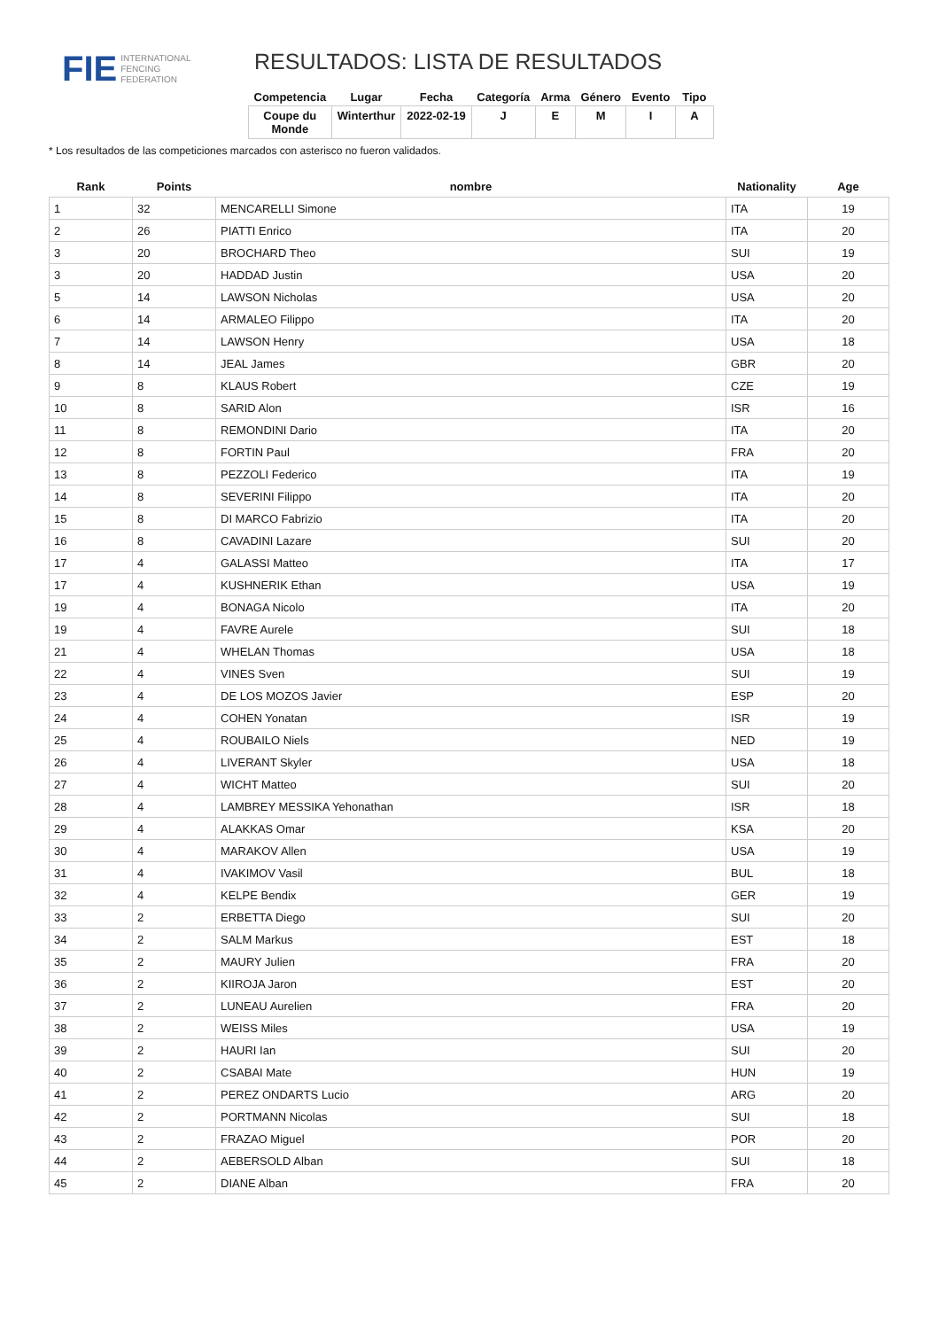FIE INTERNATIONAL
FENCING
FEDERATION
RESULTADOS: LISTA DE RESULTADOS
| Competencia | Lugar | Fecha | Categoría | Arma | Género | Evento | Tipo |
| --- | --- | --- | --- | --- | --- | --- | --- |
| Coupe du Monde | Winterthur | 2022-02-19 | J | E | M | I | A |
* Los resultados de las competiciones marcados con asterisco no fueron validados.
| Rank | Points | nombre | Nationality | Age |
| --- | --- | --- | --- | --- |
| 1 | 32 | MENCARELLI Simone | ITA | 19 |
| 2 | 26 | PIATTI Enrico | ITA | 20 |
| 3 | 20 | BROCHARD Theo | SUI | 19 |
| 3 | 20 | HADDAD Justin | USA | 20 |
| 5 | 14 | LAWSON Nicholas | USA | 20 |
| 6 | 14 | ARMALEO Filippo | ITA | 20 |
| 7 | 14 | LAWSON Henry | USA | 18 |
| 8 | 14 | JEAL James | GBR | 20 |
| 9 | 8 | KLAUS Robert | CZE | 19 |
| 10 | 8 | SARID Alon | ISR | 16 |
| 11 | 8 | REMONDINI Dario | ITA | 20 |
| 12 | 8 | FORTIN Paul | FRA | 20 |
| 13 | 8 | PEZZOLI Federico | ITA | 19 |
| 14 | 8 | SEVERINI Filippo | ITA | 20 |
| 15 | 8 | DI MARCO Fabrizio | ITA | 20 |
| 16 | 8 | CAVADINI Lazare | SUI | 20 |
| 17 | 4 | GALASSI Matteo | ITA | 17 |
| 17 | 4 | KUSHNERIK Ethan | USA | 19 |
| 19 | 4 | BONAGA Nicolo | ITA | 20 |
| 19 | 4 | FAVRE Aurele | SUI | 18 |
| 21 | 4 | WHELAN Thomas | USA | 18 |
| 22 | 4 | VINES Sven | SUI | 19 |
| 23 | 4 | DE LOS MOZOS Javier | ESP | 20 |
| 24 | 4 | COHEN Yonatan | ISR | 19 |
| 25 | 4 | ROUBAILO Niels | NED | 19 |
| 26 | 4 | LIVERANT Skyler | USA | 18 |
| 27 | 4 | WICHT Matteo | SUI | 20 |
| 28 | 4 | LAMBREY MESSIKA Yehonathan | ISR | 18 |
| 29 | 4 | ALAKKAS Omar | KSA | 20 |
| 30 | 4 | MARAKOV Allen | USA | 19 |
| 31 | 4 | IVAKIMOV Vasil | BUL | 18 |
| 32 | 4 | KELPE Bendix | GER | 19 |
| 33 | 2 | ERBETTA Diego | SUI | 20 |
| 34 | 2 | SALM Markus | EST | 18 |
| 35 | 2 | MAURY Julien | FRA | 20 |
| 36 | 2 | KIIROJA Jaron | EST | 20 |
| 37 | 2 | LUNEAU Aurelien | FRA | 20 |
| 38 | 2 | WEISS Miles | USA | 19 |
| 39 | 2 | HAURI Ian | SUI | 20 |
| 40 | 2 | CSABAI Mate | HUN | 19 |
| 41 | 2 | PEREZ ONDARTS Lucio | ARG | 20 |
| 42 | 2 | PORTMANN Nicolas | SUI | 18 |
| 43 | 2 | FRAZAO Miguel | POR | 20 |
| 44 | 2 | AEBERSOLD Alban | SUI | 18 |
| 45 | 2 | DIANE Alban | FRA | 20 |